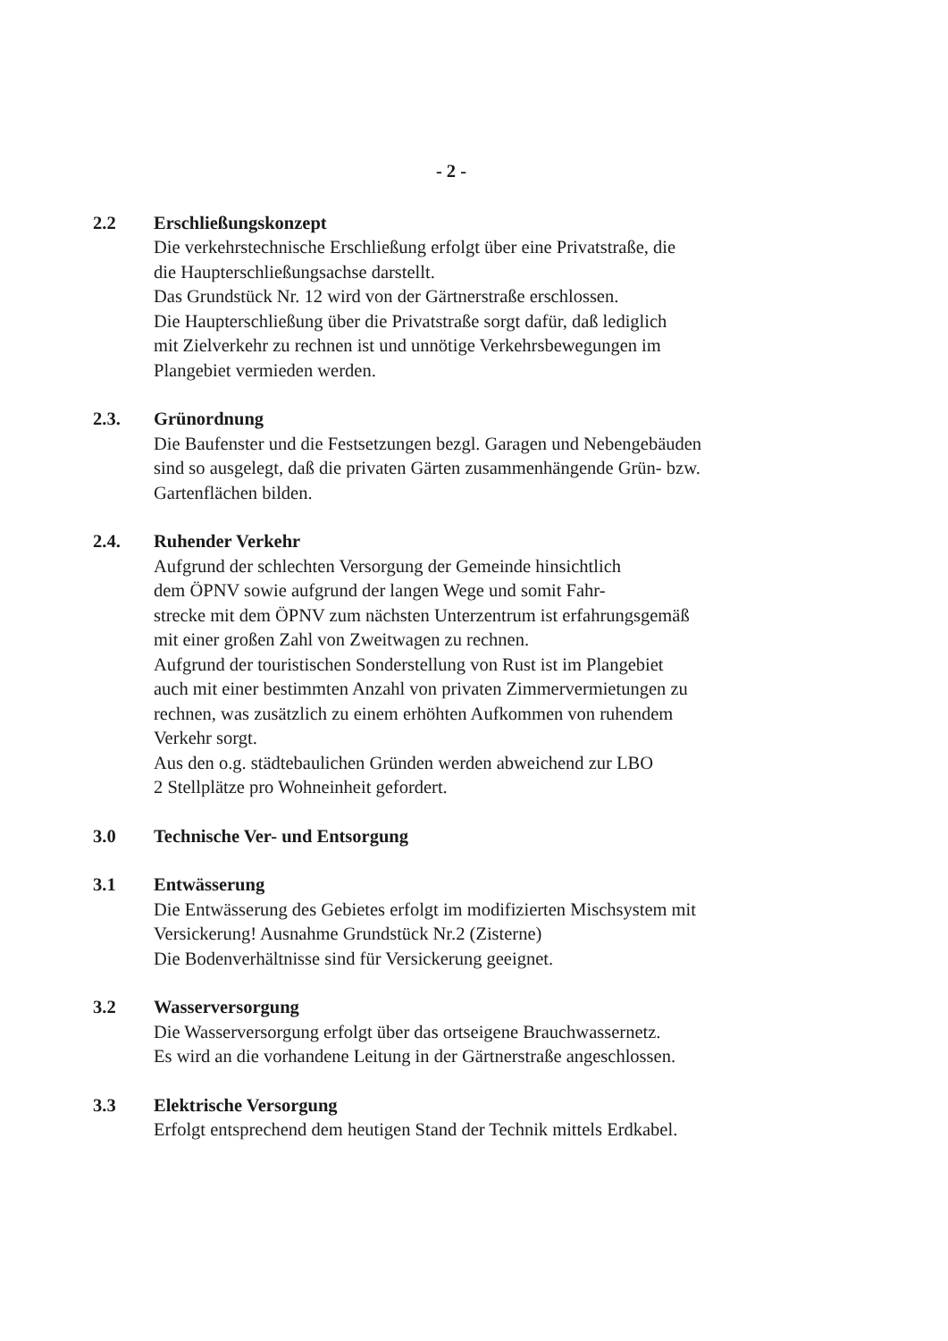- 2 -
2.2 Erschließungskonzept
Die verkehrstechnische Erschließung erfolgt über eine Privatstraße, die
die Haupterschließungsachse darstellt.
Das Grundstück Nr. 12 wird von der Gärtnerstraße erschlossen.
Die Haupterschließung über die Privatstraße sorgt dafür, daß lediglich
mit Zielverkehr zu rechnen ist und unnötige Verkehrsbewegungen im
Plangebiet vermieden werden.
2.3. Grünordnung
Die Baufenster und die Festsetzungen bezgl. Garagen und Nebengebäuden
sind so ausgelegt, daß die privaten Gärten zusammenhängende Grün- bzw.
Gartenflächen bilden.
2.4. Ruhender Verkehr
Aufgrund der schlechten Versorgung der Gemeinde hinsichtlich
dem ÖPNV sowie aufgrund der langen Wege und somit Fahr-
strecke mit dem ÖPNV zum nächsten Unterzentrum ist erfahrungsgemäß
mit einer großen Zahl von Zweitwagen zu rechnen.
Aufgrund der touristischen Sonderstellung von Rust ist im Plangebiet
auch mit einer bestimmten Anzahl von privaten Zimmervermietungen zu
rechnen, was zusätzlich zu einem erhöhten Aufkommen von ruhendem
Verkehr sorgt.
Aus den o.g. städtebaulichen Gründen werden abweichend zur LBO
2 Stellplätze pro Wohneinheit gefordert.
3.0 Technische Ver- und Entsorgung
3.1 Entwässerung
Die Entwässerung des Gebietes erfolgt im modifizierten Mischsystem mit
Versickerung! Ausnahme Grundstück Nr.2 (Zisterne)
Die Bodenverhältnisse sind für Versickerung geeignet.
3.2 Wasserversorgung
Die Wasserversorgung erfolgt über das ortseigene Brauchwassernetz.
Es wird an die vorhandene Leitung in der Gärtnerstraße angeschlossen.
3.3 Elektrische Versorgung
Erfolgt entsprechend dem heutigen Stand der Technik mittels Erdkabel.